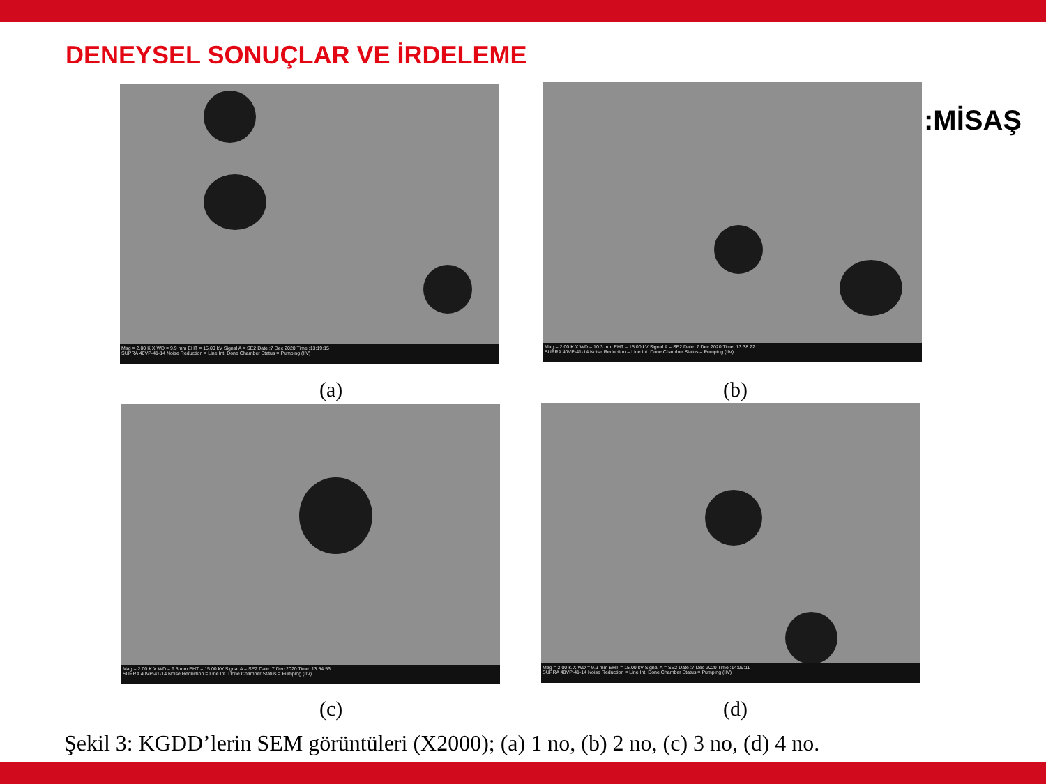DENEYSEL SONUÇLAR VE İRDELEME
:MİSAŞ
Mag = 2.00 K X WD = 9.9 mm EHT = 15.00 kV Signal A = SE2 Date :7 Dec 2020 Time :13:19:15
SUPRA 40VP-41-14 Noise Reduction = Line Int. Done Chamber Status = Pumping (IIV)
Mag = 2.00 K X WD = 10.3 mm EHT = 15.00 kV Signal A = SE2 Date :7 Dec 2020 Time :13:38:22
SUPRA 40VP-41-14 Noise Reduction = Line Int. Done Chamber Status = Pumping (IIV)
(a) (b)
Mag = 2.00 K X WD = 9.5 mm EHT = 15.00 kV Signal A = SE2 Date :7 Dec 2020 Time :13:54:56
SUPRA 40VP-41-14 Noise Reduction = Line Int. Done Chamber Status = Pumping (IIV)
Mag = 2.00 K X WD = 9.9 mm EHT = 15.00 kV Signal A = SE2 Date :7 Dec 2020 Time :14:09:11
SUPRA 40VP-41-14 Noise Reduction = Line Int. Done Chamber Status = Pumping (IIV)
(c) (d)
Şekil 3: KGDD’lerin SEM görüntüleri (X2000); (a) 1 no, (b) 2 no, (c) 3 no, (d) 4 no.